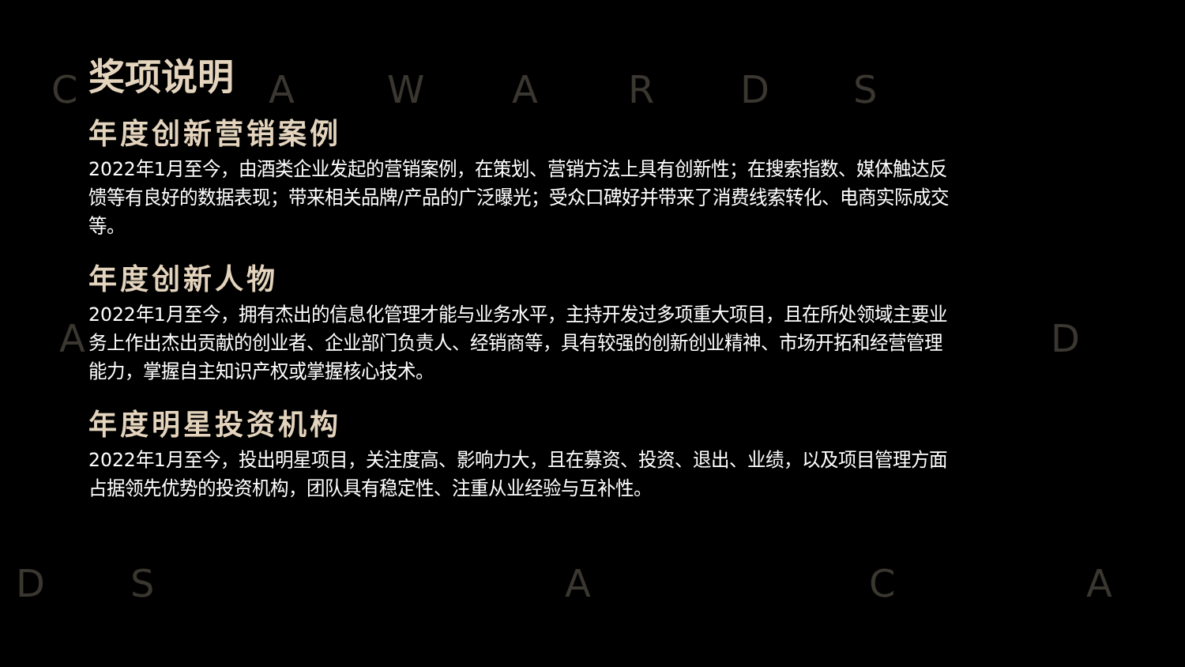C A W A R D S
A D
D S A C A
奖项说明
年度创新营销案例
2022年1月至今，由酒类企业发起的营销案例，在策划、营销方法上具有创新性；在搜索指数、媒体触达反馈等有良好的数据表现；带来相关品牌/产品的广泛曝光；受众口碑好并带来了消费线索转化、电商实际成交等。
年度创新人物
2022年1月至今，拥有杰出的信息化管理才能与业务水平，主持开发过多项重大项目，且在所处领域主要业务上作出杰出贡献的创业者、企业部门负责人、经销商等，具有较强的创新创业精神、市场开拓和经营管理能力，掌握自主知识产权或掌握核心技术。
年度明星投资机构
2022年1月至今，投出明星项目，关注度高、影响力大，且在募资、投资、退出、业绩，以及项目管理方面占据领先优势的投资机构，团队具有稳定性、注重从业经验与互补性。